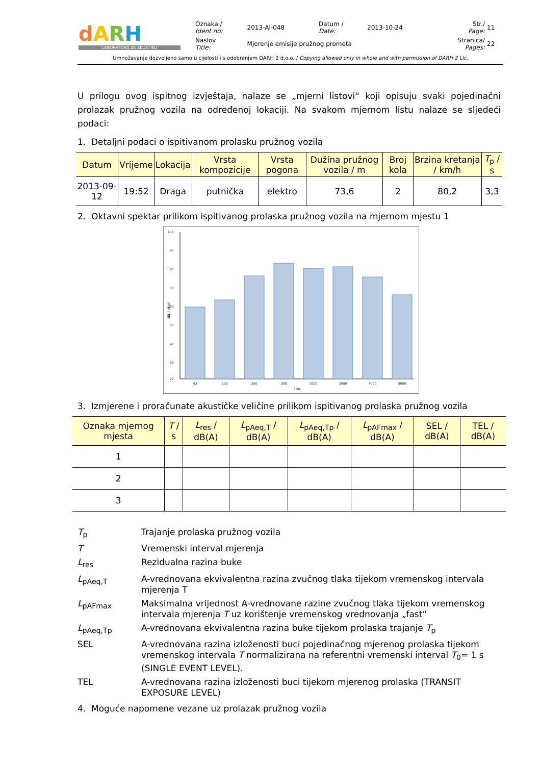| d A R H LABORATORIJ ZA AKUSTIKU | Oznaka / Ident no: | 2013-AI-048 | Datum / Date: | 2013-10-24 | Str./ Page: | 11 |
| | Naslov Title: | Mjerenje emisije pružnog prometa | | | Stranica/ Pages: | 22 |
Umnožavanje dozvoljeno samo u cijelosti i s odobrenjem DARH 2 d.o.o. / Copying allowed only in whole and with permission of DARH 2 Llc.
U prilogu ovog ispitnog izvještaja, nalaze se „mjerni listovi“ koji opisuju svaki pojedinačni prolazak pružnog vozila na određenoj lokaciji. Na svakom mjernom listu nalaze se sljedeći podaci:
1. Detaljni podaci o ispitivanom prolasku pružnog vozila
| Datum | Vrijeme | Lokacija | Vrsta kompozicije | Vrsta pogona | Dužina pružnog vozila / m | Broj kola | Brzina kretanja / km/h | T<sub>p</sub> / s |
| --- | --- | --- | --- | --- | --- | --- | --- | --- |
| 2013-09-12 | 19:52 | Draga | putnička | elektro | 73,6 | 2 | 80,2 | 3,3 |
2. Oktavni spektar prilikom ispitivanog prolaska pružnog vozila na mjernom mjestu 1
100
90
80
70
60
50
40
30
20
SEL / dB(A)
63
125
250
500
1000
2000
4000
8000
f /Hz
3. Izmjerene i proračunate akustičke veličine prilikom ispitivanog prolaska pružnog vozila
| Oznaka mjernog mjesta | T / s | L<sub>res</sub> / dB(A) | L<sub>pAeq,T</sub> / dB(A) | L<sub>pAeq,Tp</sub> / dB(A) | L<sub>pAFmax</sub> / dB(A) | SEL / dB(A) | TEL / dB(A) |
| --- | --- | --- | --- | --- | --- | --- | --- |
| 1 | | | | | | | |
| 2 | | | | | | | |
| 3 | | | | | | | |
T<sub>p</sub>
Trajanje prolaska pružnog vozila
T
Vremenski interval mjerenja
L<sub>res</sub>
Rezidualna razina buke
L<sub>pAeq,T</sub>
A-vrednovana ekvivalentna razina zvučnog tlaka tijekom vremenskog intervala mjerenja T
L<sub>pAFmax</sub>
Maksimalna vrijednost A-vrednovane razine zvučnog tlaka tijekom vremenskog intervala mjerenja T uz korištenje vremenskog vrednovanja „fast“
L<sub>pAeq,Tp</sub>
A-vrednovana ekvivalentna razina buke tijekom prolaska trajanje T<sub>p</sub>
SEL
A-vrednovana razina izloženosti buci pojedinačnog mjerenog prolaska tijekom vremenskog intervala T normalizirana na referentni vremenski interval T<sub>0</sub>= 1 s (SINGLE EVENT LEVEL).
TEL
A-vrednovana razina izloženosti buci tijekom mjerenog prolaska (TRANSIT EXPOSURE LEVEL)
4. Moguće napomene vezane uz prolazak pružnog vozila